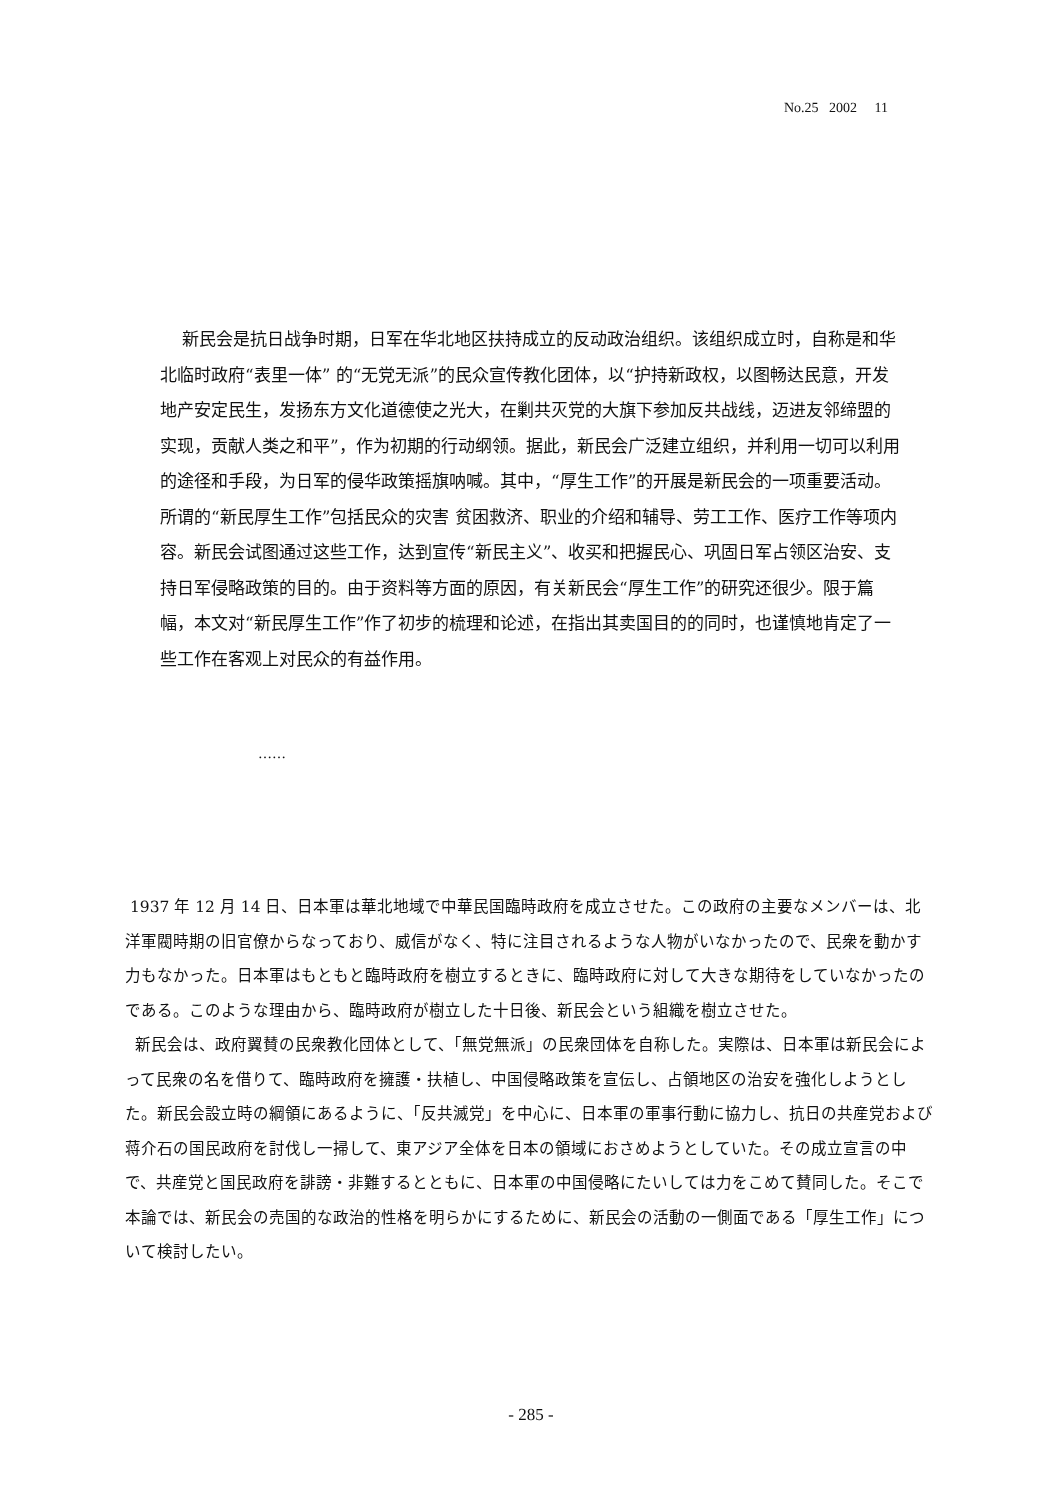No.25 2002 11
新民会是抗日战争时期，日军在华北地区扶持成立的反动政治组织。该组织成立时，自称是和华北临时政府“表里一体” 的“无党无派”的民众宣传教化团体，以“护持新政权，以图畅达民意，开发地产安定民生，发扬东方文化道德使之光大，在剿共灭党的大旗下参加反共战线，迈进友邻缔盟的实现，贡献人类之和平”，作为初期的行动纲领。据此，新民会广泛建立组织，并利用一切可以利用的途径和手段，为日军的侵华政策摇旗呐喊。其中，“厚生工作”的开展是新民会的一项重要活动。所谓的“新民厚生工作”包括民众的灾害 贫困救济、职业的介绍和辅导、劳工工作、医疗工作等项内容。新民会试图通过这些工作，达到宣传“新民主义”、收买和把握民心、巩固日军占领区治安、支持日军侵略政策的目的。由于资料等方面的原因，有关新民会“厚生工作”的研究还很少。限于篇幅，本文对“新民厚生工作”作了初步的梳理和论述，在指出其卖国目的的同时，也谨慎地肯定了一些工作在客观上对民众的有益作用。
……
1937 年 12 月 14 日、日本軍は華北地域で中華民国臨時政府を成立させた。この政府の主要なメンバーは、北洋軍閥時期の旧官僚からなっており、威信がなく、特に注目されるような人物がいなかったので、民衆を動かす力もなかった。日本軍はもともと臨時政府を樹立するときに、臨時政府に対して大きな期待をしていなかったのである。このような理由から、臨時政府が樹立した十日後、新民会という組織を樹立させた。
新民会は、政府翼賛の民衆教化団体として、「無党無派」の民衆団体を自称した。実際は、日本軍は新民会によって民衆の名を借りて、臨時政府を擁護・扶植し、中国侵略政策を宣伝し、占領地区の治安を強化しようとした。新民会設立時の綱領にあるように、「反共滅党」を中心に、日本軍の軍事行動に協力し、抗日の共産党および蒋介石の国民政府を討伐し一掃して、東アジア全体を日本の領域におさめようとしていた。その成立宣言の中で、共産党と国民政府を誹謗・非難するとともに、日本軍の中国侵略にたいしては力をこめて賛同した。そこで本論では、新民会の売国的な政治的性格を明らかにするために、新民会の活動の一側面である「厚生工作」について検討したい。
- 285 -